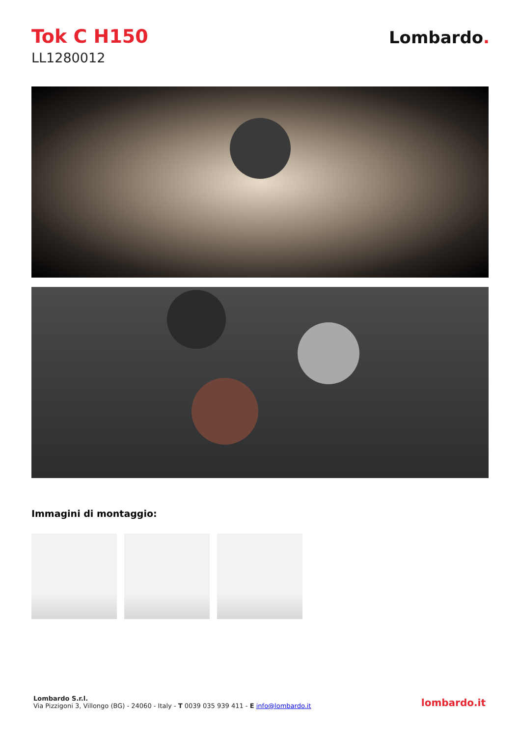Tok C H150
LL1280012
Lombardo.
Immagini di montaggio:
Lombardo S.r.l.
Via Pizzigoni 3, Villongo (BG) - 24060 - Italy - T 0039 035 939 411 - E info@lombardo.it
lombardo.it